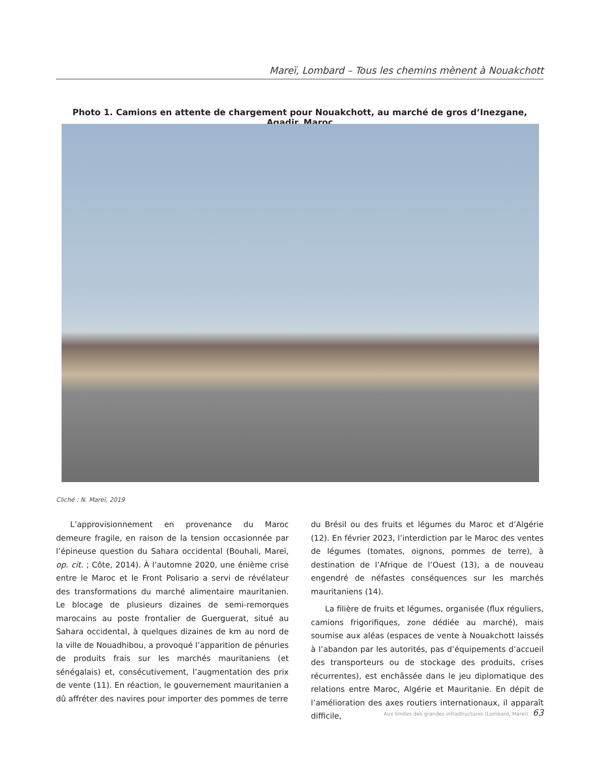Mareï, Lombard – Tous les chemins mènent à Nouakchott
Photo 1. Camions en attente de chargement pour Nouakchott, au marché de gros d’Inezgane, Agadir, Maroc
Cliché : N. Mareï, 2019
L’approvisionnement en provenance du Maroc demeure fragile, en raison de la tension occasionnée par l’épineuse question du Sahara occidental (Bouhali, Mareï, op. cit. ; Côte, 2014). À l’automne 2020, une énième crise entre le Maroc et le Front Polisario a servi de révélateur des transformations du marché alimentaire mauritanien. Le blocage de plusieurs dizaines de semi-remorques marocains au poste frontalier de Guerguerat, situé au Sahara occidental, à quelques dizaines de km au nord de la ville de Nouadhibou, a provoqué l’apparition de pénuries de produits frais sur les marchés mauritaniens (et sénégalais) et, consécutivement, l’augmentation des prix de vente (11). En réaction, le gouvernement mauritanien a dû affréter des navires pour importer des pommes de terre
du Brésil ou des fruits et légumes du Maroc et d’Algérie (12). En février 2023, l’interdiction par le Maroc des ventes de légumes (tomates, oignons, pommes de terre), à destination de l’Afrique de l’Ouest (13), a de nouveau engendré de néfastes conséquences sur les marchés mauritaniens (14).
La filière de fruits et légumes, organisée (flux réguliers, camions frigorifiques, zone dédiée au marché), mais soumise aux aléas (espaces de vente à Nouakchott laissés à l’abandon par les autorités, pas d’équipements d’accueil des transporteurs ou de stockage des produits, crises récurrentes), est enchâssée dans le jeu diplomatique des relations entre Maroc, Algérie et Mauritanie. En dépit de l’amélioration des axes routiers internationaux, il apparaît difficile,
Aux limites des grandes infrastructures (Lombard, Mareï) 63